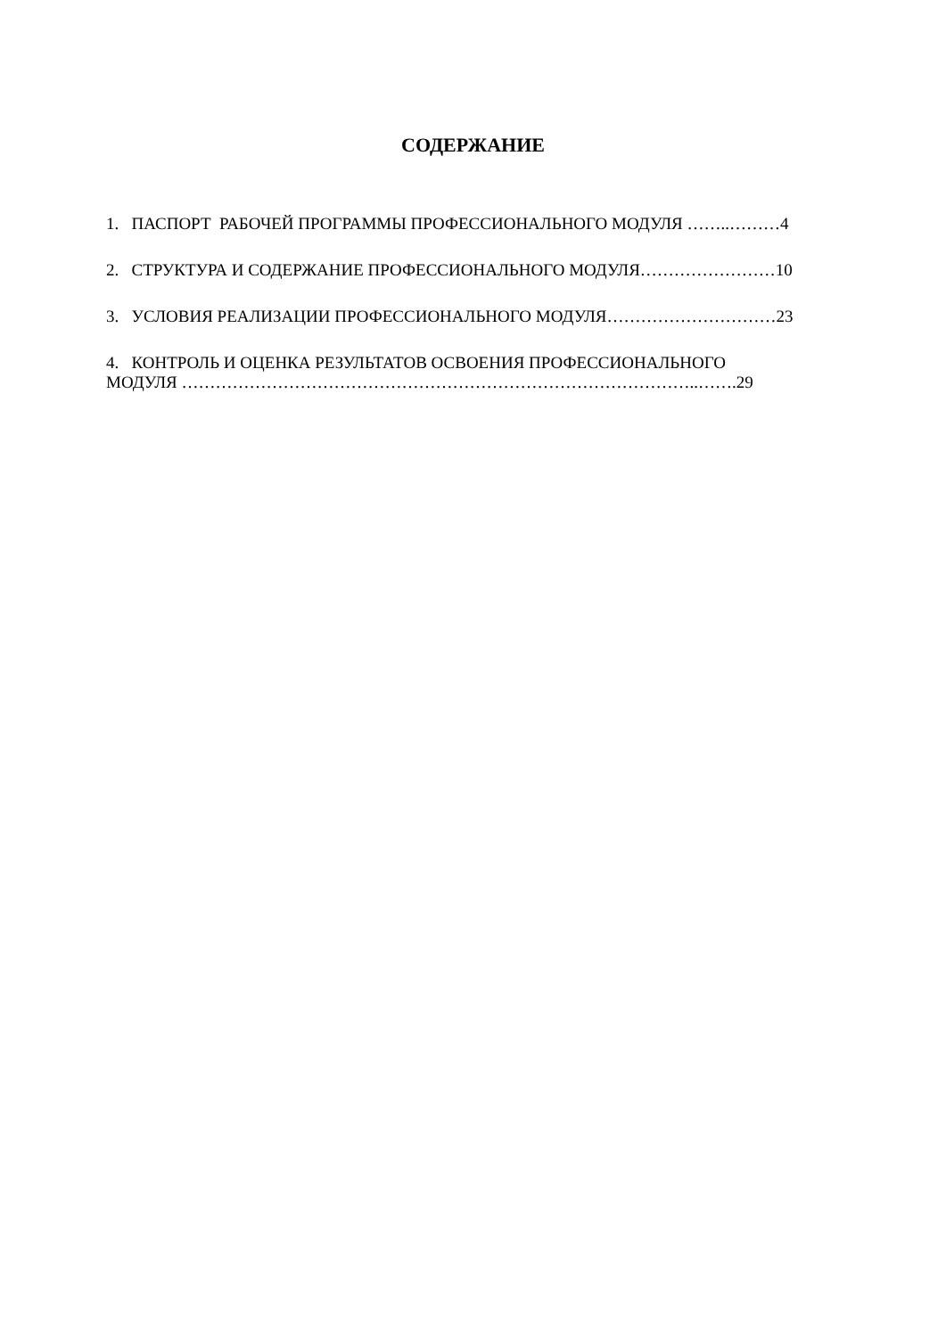СОДЕРЖАНИЕ
1. ПАСПОРТ РАБОЧЕЙ ПРОГРАММЫ ПРОФЕССИОНАЛЬНОГО МОДУЛЯ ……..………4
2. СТРУКТУРА И СОДЕРЖАНИЕ ПРОФЕССИОНАЛЬНОГО МОДУЛЯ……………………10
3. УСЛОВИЯ РЕАЛИЗАЦИИ ПРОФЕССИОНАЛЬНОГО МОДУЛЯ…………………………23
4. КОНТРОЛЬ И ОЦЕНКА РЕЗУЛЬТАТОВ ОСВОЕНИЯ ПРОФЕССИОНАЛЬНОГО
МОДУЛЯ ………………………………………………………………………………..…….29